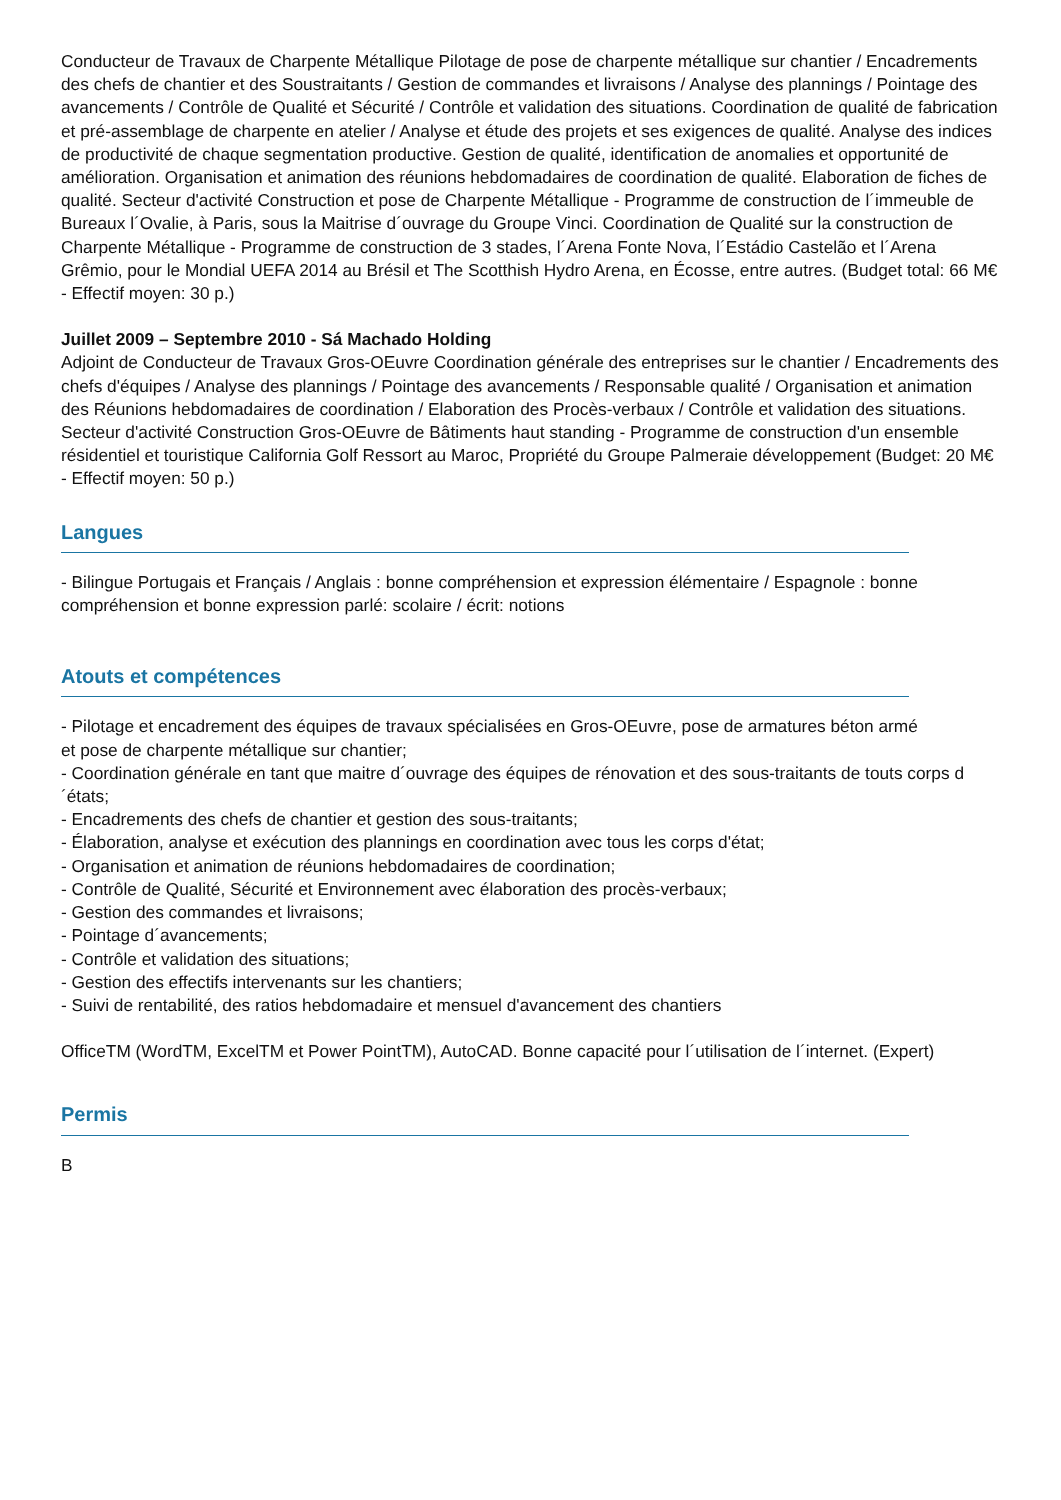Conducteur de Travaux de Charpente Métallique Pilotage de pose de charpente métallique sur chantier / Encadrements des chefs de chantier et des Soustraitants / Gestion de commandes et livraisons / Analyse des plannings / Pointage des avancements / Contrôle de Qualité et Sécurité / Contrôle et validation des situations. Coordination de qualité de fabrication et pré-assemblage de charpente en atelier / Analyse et étude des projets et ses exigences de qualité. Analyse des indices de productivité de chaque segmentation productive. Gestion de qualité, identification de anomalies et opportunité de amélioration. Organisation et animation des réunions hebdomadaires de coordination de qualité. Elaboration de fiches de qualité. Secteur d'activité Construction et pose de Charpente Métallique - Programme de construction de l´immeuble de Bureaux l´Ovalie, à Paris, sous la Maitrise d´ouvrage du Groupe Vinci. Coordination de Qualité sur la construction de Charpente Métallique - Programme de construction de 3 stades, l´Arena Fonte Nova, l´Estádio Castelão et l´Arena Grêmio, pour le Mondial UEFA 2014 au Brésil et The Scotthish Hydro Arena, en Écosse, entre autres. (Budget total: 66 M€ - Effectif moyen: 30 p.)
Juillet 2009 – Septembre 2010 - Sá Machado Holding
Adjoint de Conducteur de Travaux Gros-OEuvre Coordination générale des entreprises sur le chantier / Encadrements des chefs d'équipes / Analyse des plannings / Pointage des avancements / Responsable qualité / Organisation et animation des Réunions hebdomadaires de coordination / Elaboration des Procès-verbaux / Contrôle et validation des situations. Secteur d'activité Construction Gros-OEuvre de Bâtiments haut standing - Programme de construction d'un ensemble résidentiel et touristique California Golf Ressort au Maroc, Propriété du Groupe Palmeraie développement (Budget: 20 M€ - Effectif moyen: 50 p.)
Langues
- Bilingue Portugais et Français / Anglais : bonne compréhension et expression élémentaire / Espagnole : bonne compréhension et bonne expression parlé: scolaire / écrit: notions
Atouts et compétences
- Pilotage et encadrement des équipes de travaux spécialisées en Gros-OEuvre, pose de armatures béton armé
et pose de charpente métallique sur chantier;
- Coordination générale en tant que maitre d´ouvrage des équipes de rénovation et des sous-traitants de touts corps d´états;
- Encadrements des chefs de chantier et gestion des sous-traitants;
- Élaboration, analyse et exécution des plannings en coordination avec tous les corps d'état;
- Organisation et animation de réunions hebdomadaires de coordination;
- Contrôle de Qualité, Sécurité et Environnement avec élaboration des procès-verbaux;
- Gestion des commandes et livraisons;
- Pointage d´avancements;
- Contrôle et validation des situations;
- Gestion des effectifs intervenants sur les chantiers;
- Suivi de rentabilité, des ratios hebdomadaire et mensuel d'avancement des chantiers
OfficeTM (WordTM, ExcelTM et Power PointTM), AutoCAD. Bonne capacité pour l´utilisation de l´internet. (Expert)
Permis
B